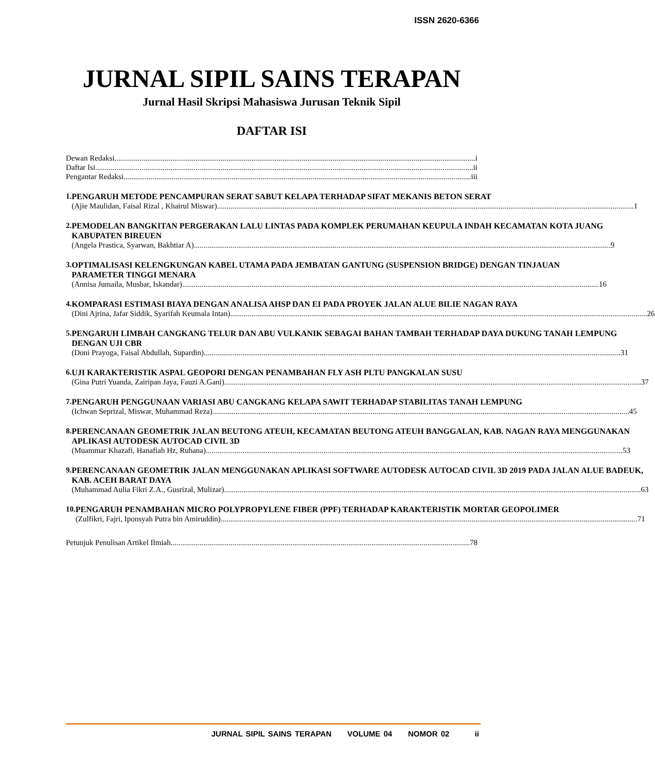ISSN 2620-6366
JURNAL SIPIL SAINS TERAPAN
Jurnal Hasil Skripsi Mahasiswa Jurusan Teknik Sipil
DAFTAR ISI
Dewan Redaksi i
Daftar Isi ii
Pengantar Redaksi iii
1. PENGARUH METODE PENCAMPURAN SERAT SABUT KELAPA TERHADAP SIFAT MEKANIS BETON SERAT
(Ajie Maulidan, Faisal Rizal , Khairul Miswar) 1
2. PEMODELAN BANGKITAN PERGERAKAN LALU LINTAS PADA KOMPLEK PERUMAHAN KEUPULA INDAH KECAMATAN KOTA JUANG KABUPATEN BIREUEN
(Angela Prastica, Syarwan, Bakhtiar A) 9
3. OPTIMALISASI KELENGKUNGAN KABEL UTAMA PADA JEMBATAN GANTUNG (SUSPENSION BRIDGE) DENGAN TINJAUAN PARAMETER TINGGI MENARA
(Annisa Jumaila, Musbar, Iskandar) 16
4. KOMPARASI ESTIMASI BIAYA DENGAN ANALISA AHSP DAN EI PADA PROYEK JALAN ALUE BILIE NAGAN RAYA
(Dini Ajrina, Jafar Siddik, Syarifah Keumala Intan) 26
5. PENGARUH LIMBAH CANGKANG TELUR DAN ABU VULKANIK SEBAGAI BAHAN TAMBAH TERHADAP DAYA DUKUNG TANAH LEMPUNG DENGAN UJI CBR
(Doni Prayoga, Faisal Abdullah, Supardin) 31
6. UJI KARAKTERISTIK ASPAL GEOPORI DENGAN PENAMBAHAN FLY ASH PLTU PANGKALAN SUSU
(Gina Putri Yuanda, Zairipan Jaya, Fauzi A.Gani) 37
7. PENGARUH PENGGUNAAN VARIASI ABU CANGKANG KELAPA SAWIT TERHADAP STABILITAS TANAH LEMPUNG
(Ichwan Seprizal, Miswar, Muhammad Reza) 45
8. PERENCANAAN GEOMETRIK JALAN BEUTONG ATEUH, KECAMATAN BEUTONG ATEUH BANGGALAN, KAB. NAGAN RAYA MENGGUNAKAN APLIKASI AUTODESK AUTOCAD CIVIL 3D
(Muammar Khazafi, Hanafiah Hz, Ruhana) 53
9. PERENCANAAN GEOMETRIK JALAN MENGGUNAKAN APLIKASI SOFTWARE AUTODESK AUTOCAD CIVIL 3D 2019 PADA JALAN ALUE BADEUK, KAB. ACEH BARAT DAYA
(Muhammad Aulia Fikri Z.A., Gusrizal, Mulizar) 63
10. PENGARUH PENAMBAHAN MICRO POLYPROPYLENE FIBER (PPF) TERHADAP KARAKTERISTIK MORTAR GEOPOLIMER
(Zulfikri, Fajri, Iponsyah Putra bin Amiruddin) 71
Petunjuk Penulisan Artikel Ilmiah 78
JURNAL SIPIL SAINS TERAPAN VOLUME 04 NOMOR 02 ii